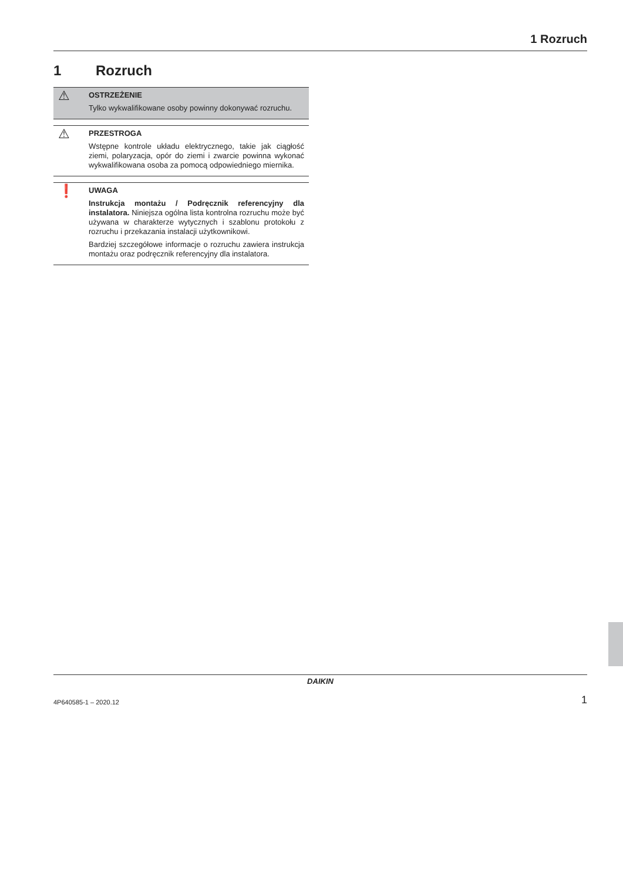1 Rozruch
1 Rozruch
⚠
OSTRZEŻENIE
Tylko wykwalifikowane osoby powinny dokonywać rozruchu.
⚠
PRZESTROGA
Wstępne kontrole układu elektrycznego, takie jak ciągłość ziemi, polaryzacja, opór do ziemi i zwarcie powinna wykonać wykwalifikowana osoba za pomocą odpowiedniego miernika.
❗
UWAGA
Instrukcja montażu / Podręcznik referencyjny dla instalatora. Niniejsza ogólna lista kontrolna rozruchu może być używana w charakterze wytycznych i szablonu protokołu z rozruchu i przekazania instalacji użytkownikowi.
Bardziej szczegółowe informacje o rozruchu zawiera instrukcja montażu oraz podręcznik referencyjny dla instalatora.
DAIKIN
4P640585-1 – 2020.12 1